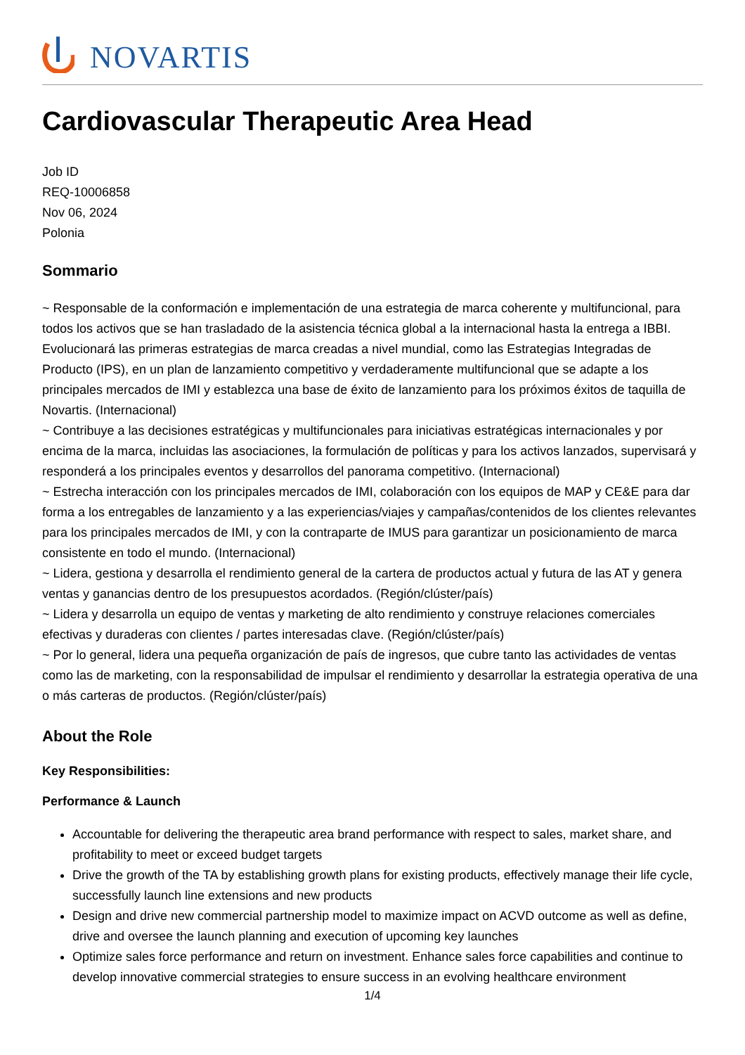NOVARTIS
Cardiovascular Therapeutic Area Head
Job ID
REQ-10006858
Nov 06, 2024
Polonia
Sommario
~ Responsable de la conformación e implementación de una estrategia de marca coherente y multifuncional, para todos los activos que se han trasladado de la asistencia técnica global a la internacional hasta la entrega a IBBI. Evolucionará las primeras estrategias de marca creadas a nivel mundial, como las Estrategias Integradas de Producto (IPS), en un plan de lanzamiento competitivo y verdaderamente multifuncional que se adapte a los principales mercados de IMI y establezca una base de éxito de lanzamiento para los próximos éxitos de taquilla de Novartis. (Internacional)
~ Contribuye a las decisiones estratégicas y multifuncionales para iniciativas estratégicas internacionales y por encima de la marca, incluidas las asociaciones, la formulación de políticas y para los activos lanzados, supervisará y responderá a los principales eventos y desarrollos del panorama competitivo. (Internacional)
~ Estrecha interacción con los principales mercados de IMI, colaboración con los equipos de MAP y CE&E para dar forma a los entregables de lanzamiento y a las experiencias/viajes y campañas/contenidos de los clientes relevantes para los principales mercados de IMI, y con la contraparte de IMUS para garantizar un posicionamiento de marca consistente en todo el mundo. (Internacional)
~ Lidera, gestiona y desarrolla el rendimiento general de la cartera de productos actual y futura de las AT y genera ventas y ganancias dentro de los presupuestos acordados. (Región/clúster/país)
~ Lidera y desarrolla un equipo de ventas y marketing de alto rendimiento y construye relaciones comerciales efectivas y duraderas con clientes / partes interesadas clave. (Región/clúster/país)
~ Por lo general, lidera una pequeña organización de país de ingresos, que cubre tanto las actividades de ventas como las de marketing, con la responsabilidad de impulsar el rendimiento y desarrollar la estrategia operativa de una o más carteras de productos. (Región/clúster/país)
About the Role
Key Responsibilities:
Performance & Launch
Accountable for delivering the therapeutic area brand performance with respect to sales, market share, and profitability to meet or exceed budget targets
Drive the growth of the TA by establishing growth plans for existing products, effectively manage their life cycle, successfully launch line extensions and new products
Design and drive new commercial partnership model to maximize impact on ACVD outcome as well as define, drive and oversee the launch planning and execution of upcoming key launches
Optimize sales force performance and return on investment. Enhance sales force capabilities and continue to develop innovative commercial strategies to ensure success in an evolving healthcare environment
1/4